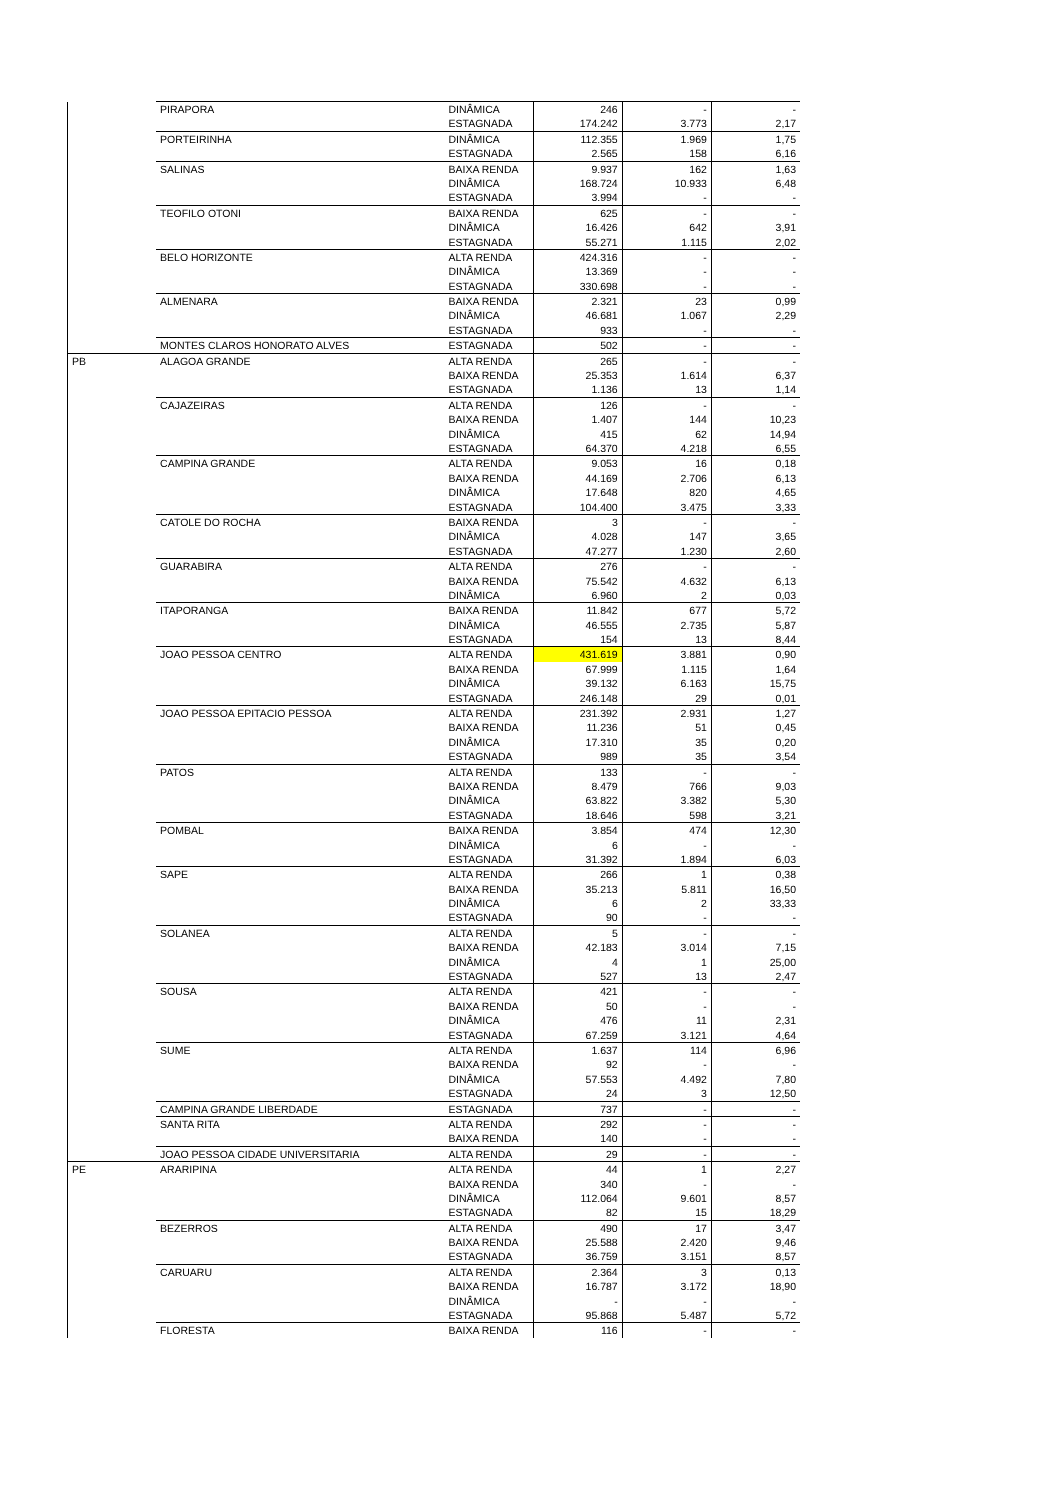| | PIRAPORA | DINÂMICA | 246 | - | - |
| | | ESTAGNADA | 174.242 | 3.773 | 2,17 |
| | PORTEIRINHA | DINÂMICA | 112.355 | 1.969 | 1,75 |
| | | ESTAGNADA | 2.565 | 158 | 6,16 |
| | SALINAS | BAIXA RENDA | 9.937 | 162 | 1,63 |
| | | DINÂMICA | 168.724 | 10.933 | 6,48 |
| | | ESTAGNADA | 3.994 | - | - |
| | TEOFILO OTONI | BAIXA RENDA | 625 | - | - |
| | | DINÂMICA | 16.426 | 642 | 3,91 |
| | | ESTAGNADA | 55.271 | 1.115 | 2,02 |
| | BELO HORIZONTE | ALTA RENDA | 424.316 | - | - |
| | | DINÂMICA | 13.369 | - | - |
| | | ESTAGNADA | 330.698 | - | - |
| | ALMENARA | BAIXA RENDA | 2.321 | 23 | 0,99 |
| | | DINÂMICA | 46.681 | 1.067 | 2,29 |
| | | ESTAGNADA | 933 | - | - |
| | MONTES CLAROS HONORATO ALVES | ESTAGNADA | 502 | - | - |
| PB | ALAGOA GRANDE | ALTA RENDA | 265 | - | - |
| | | BAIXA RENDA | 25.353 | 1.614 | 6,37 |
| | | ESTAGNADA | 1.136 | 13 | 1,14 |
| | CAJAZEIRAS | ALTA RENDA | 126 | - | - |
| | | BAIXA RENDA | 1.407 | 144 | 10,23 |
| | | DINÂMICA | 415 | 62 | 14,94 |
| | | ESTAGNADA | 64.370 | 4.218 | 6,55 |
| | CAMPINA GRANDE | ALTA RENDA | 9.053 | 16 | 0,18 |
| | | BAIXA RENDA | 44.169 | 2.706 | 6,13 |
| | | DINÂMICA | 17.648 | 820 | 4,65 |
| | | ESTAGNADA | 104.400 | 3.475 | 3,33 |
| | CATOLE DO ROCHA | BAIXA RENDA | 3 | - | - |
| | | DINÂMICA | 4.028 | 147 | 3,65 |
| | | ESTAGNADA | 47.277 | 1.230 | 2,60 |
| | GUARABIRA | ALTA RENDA | 276 | - | - |
| | | BAIXA RENDA | 75.542 | 4.632 | 6,13 |
| | | DINÂMICA | 6.960 | 2 | 0,03 |
| | ITAPORANGA | BAIXA RENDA | 11.842 | 677 | 5,72 |
| | | DINÂMICA | 46.555 | 2.735 | 5,87 |
| | | ESTAGNADA | 154 | 13 | 8,44 |
| | JOAO PESSOA CENTRO | ALTA RENDA | 431.619 | 3.881 | 0,90 |
| | | BAIXA RENDA | 67.999 | 1.115 | 1,64 |
| | | DINÂMICA | 39.132 | 6.163 | 15,75 |
| | | ESTAGNADA | 246.148 | 29 | 0,01 |
| | JOAO PESSOA EPITACIO PESSOA | ALTA RENDA | 231.392 | 2.931 | 1,27 |
| | | BAIXA RENDA | 11.236 | 51 | 0,45 |
| | | DINÂMICA | 17.310 | 35 | 0,20 |
| | | ESTAGNADA | 989 | 35 | 3,54 |
| | PATOS | ALTA RENDA | 133 | - | - |
| | | BAIXA RENDA | 8.479 | 766 | 9,03 |
| | | DINÂMICA | 63.822 | 3.382 | 5,30 |
| | | ESTAGNADA | 18.646 | 598 | 3,21 |
| | POMBAL | BAIXA RENDA | 3.854 | 474 | 12,30 |
| | | DINÂMICA | 6 | - | - |
| | | ESTAGNADA | 31.392 | 1.894 | 6,03 |
| | SAPE | ALTA RENDA | 266 | 1 | 0,38 |
| | | BAIXA RENDA | 35.213 | 5.811 | 16,50 |
| | | DINÂMICA | 6 | 2 | 33,33 |
| | | ESTAGNADA | 90 | - | - |
| | SOLANEA | ALTA RENDA | 5 | - | - |
| | | BAIXA RENDA | 42.183 | 3.014 | 7,15 |
| | | DINÂMICA | 4 | 1 | 25,00 |
| | | ESTAGNADA | 527 | 13 | 2,47 |
| | SOUSA | ALTA RENDA | 421 | - | - |
| | | BAIXA RENDA | 50 | - | - |
| | | DINÂMICA | 476 | 11 | 2,31 |
| | | ESTAGNADA | 67.259 | 3.121 | 4,64 |
| | SUME | ALTA RENDA | 1.637 | 114 | 6,96 |
| | | BAIXA RENDA | 92 | - | - |
| | | DINÂMICA | 57.553 | 4.492 | 7,80 |
| | | ESTAGNADA | 24 | 3 | 12,50 |
| | CAMPINA GRANDE LIBERDADE | ESTAGNADA | 737 | - | - |
| | SANTA RITA | ALTA RENDA | 292 | - | - |
| | | BAIXA RENDA | 140 | - | - |
| | JOAO PESSOA CIDADE UNIVERSITARIA | ALTA RENDA | 29 | - | - |
| PE | ARARIPINA | ALTA RENDA | 44 | 1 | 2,27 |
| | | BAIXA RENDA | 340 | - | - |
| | | DINÂMICA | 112.064 | 9.601 | 8,57 |
| | | ESTAGNADA | 82 | 15 | 18,29 |
| | BEZERROS | ALTA RENDA | 490 | 17 | 3,47 |
| | | BAIXA RENDA | 25.588 | 2.420 | 9,46 |
| | | ESTAGNADA | 36.759 | 3.151 | 8,57 |
| | CARUARU | ALTA RENDA | 2.364 | 3 | 0,13 |
| | | BAIXA RENDA | 16.787 | 3.172 | 18,90 |
| | | DINÂMICA | - | - | - |
| | | ESTAGNADA | 95.868 | 5.487 | 5,72 |
| | FLORESTA | BAIXA RENDA | 116 | - | - |